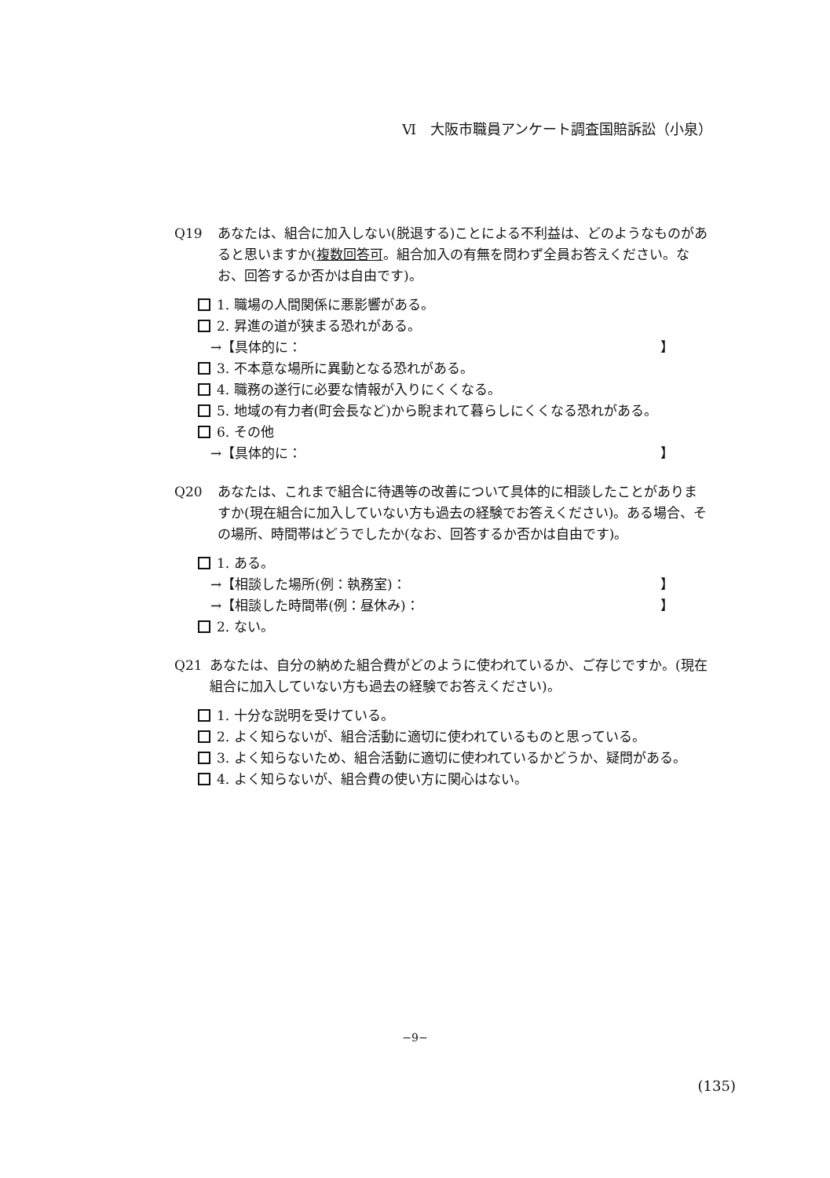Ⅵ　大阪市職員アンケート調査国賠訴訟（小泉）
Q19 あなたは、組合に加入しない(脱退する)ことによる不利益は、どのようなものがあると思いますか(複数回答可。組合加入の有無を問わず全員お答えください。なお、回答するか否かは自由です)。
1. 職場の人間関係に悪影響がある。
2. 昇進の道が狭まる恐れがある。
→【具体的に： 】
3. 不本意な場所に異動となる恐れがある。
4. 職務の遂行に必要な情報が入りにくくなる。
5. 地域の有力者(町会長など)から睨まれて暮らしにくくなる恐れがある。
6. その他
→【具体的に： 】
Q20 あなたは、これまで組合に待遇等の改善について具体的に相談したことがありますか(現在組合に加入していない方も過去の経験でお答えください)。ある場合、その場所、時間帯はどうでしたか(なお、回答するか否かは自由です)。
1. ある。
→【相談した場所(例：執務室)： 】
→【相談した時間帯(例：昼休み)： 】
2. ない。
Q21 あなたは、自分の納めた組合費がどのように使われているか、ご存じですか。(現在組合に加入していない方も過去の経験でお答えください)。
1. 十分な説明を受けている。
2. よく知らないが、組合活動に適切に使われているものと思っている。
3. よく知らないため、組合活動に適切に使われているかどうか、疑問がある。
4. よく知らないが、組合費の使い方に関心はない。
−9−
(135)